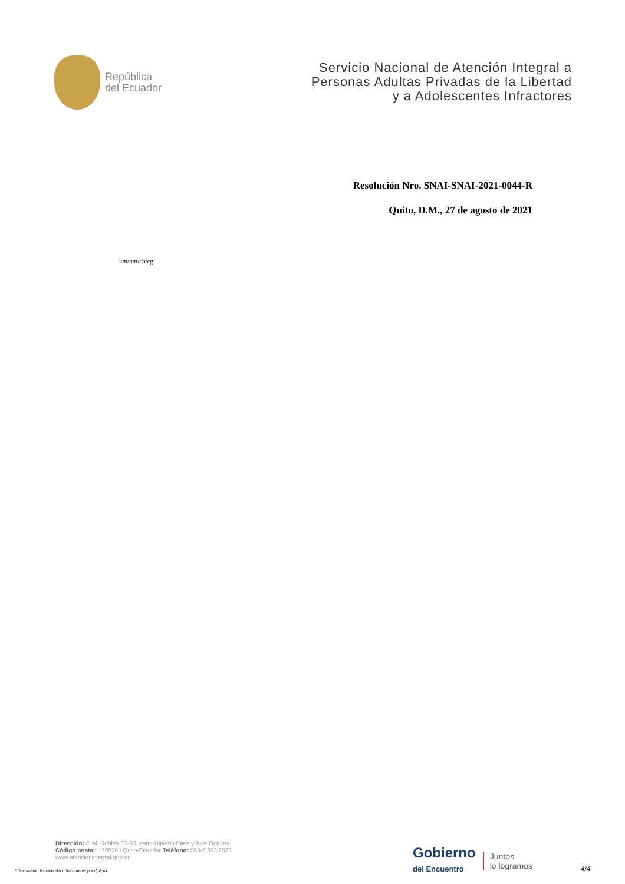República
del Ecuador
Servicio Nacional de Atención Integral a
Personas Adultas Privadas de la Libertad
y a Adolescentes Infractores
Resolución Nro. SNAI-SNAI-2021-0044-R
Quito, D.M., 27 de agosto de 2021
km/nm/cb/cg
Dirección: Gral. Robles E3-33, entre Ulpiano Páez y 9 de Octubre.
Código postal: 170526 / Quito-Ecuador Teléfono: 593-2 393 2520
www.atencionintegral.gob.ec
* Documento firmado electrónicamente por Quipux
Gobierno
del Encuentro
Juntos
lo logramos
4/4